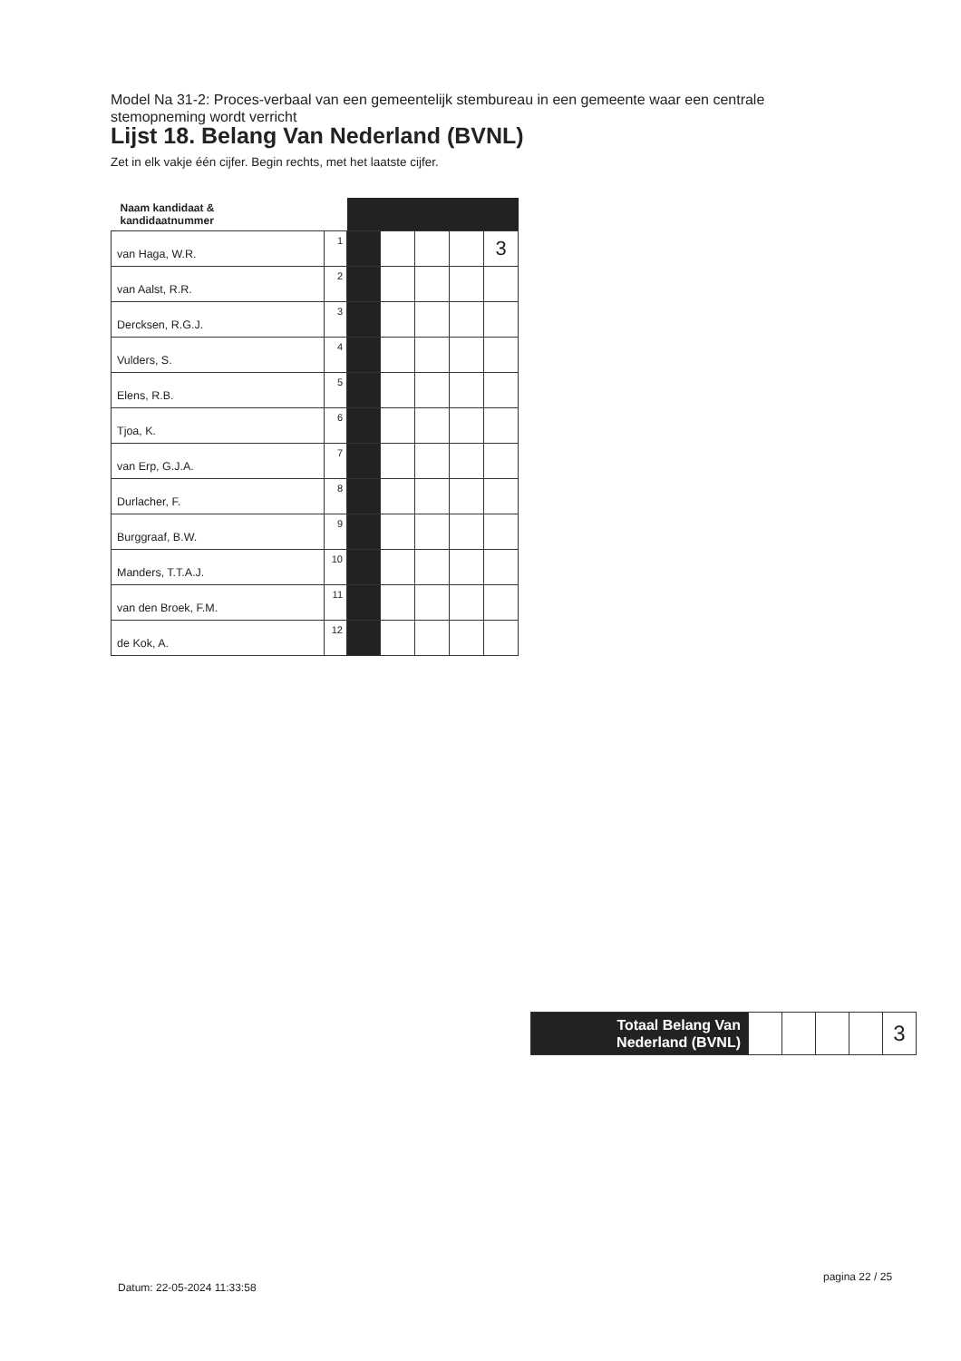Model Na 31-2: Proces-verbaal van een gemeentelijk stembureau in een gemeente waar een centrale stemopneming wordt verricht
Lijst 18. Belang Van Nederland (BVNL)
Zet in elk vakje één cijfer. Begin rechts, met het laatste cijfer.
| Naam kandidaat & kandidaatnummer | | | | | | |
| --- | --- | --- | --- | --- | --- | --- |
| van Haga, W.R. | 1 | | | | | 3 |
| van Aalst, R.R. | 2 | | | | | |
| Dercksen, R.G.J. | 3 | | | | | |
| Vulders, S. | 4 | | | | | |
| Elens, R.B. | 5 | | | | | |
| Tjoa, K. | 6 | | | | | |
| van Erp, G.J.A. | 7 | | | | | |
| Durlacher, F. | 8 | | | | | |
| Burggraaf, B.W. | 9 | | | | | |
| Manders, T.T.A.J. | 10 | | | | | |
| van den Broek, F.M. | 11 | | | | | |
| de Kok, A. | 12 | | | | | |
| Totaal Belang Van Nederland (BVNL) | | | | | 3 |
pagina 22 / 25
Datum: 22-05-2024 11:33:58